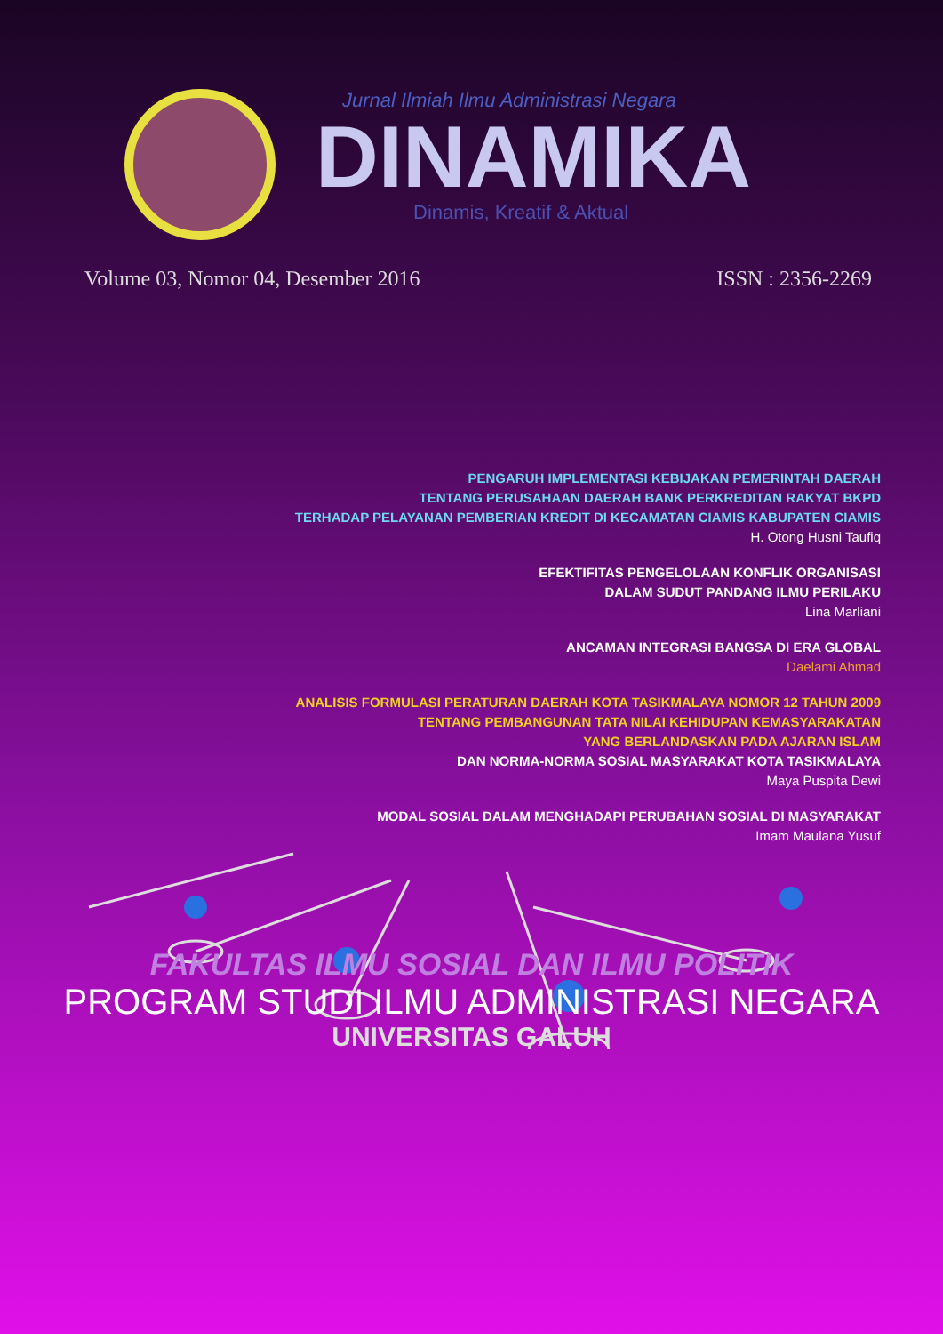Jurnal Ilmiah Ilmu Administrasi Negara
DINAMIKA
Dinamis, Kreatif & Aktual
Volume 03, Nomor 04, Desember 2016 ISSN : 2356-2269
PENGARUH IMPLEMENTASI KEBIJAKAN PEMERINTAH DAERAH
TENTANG PERUSAHAAN DAERAH BANK PERKREDITAN RAKYAT BKPD
TERHADAP PELAYANAN PEMBERIAN KREDIT DI KECAMATAN CIAMIS KABUPATEN CIAMIS
H. Otong Husni Taufiq
EFEKTIFITAS PENGELOLAAN KONFLIK ORGANISASI
DALAM SUDUT PANDANG ILMU PERILAKU
Lina Marliani
ANCAMAN INTEGRASI BANGSA DI ERA GLOBAL
Daelami Ahmad
ANALISIS FORMULASI PERATURAN DAERAH KOTA TASIKMALAYA NOMOR 12 TAHUN 2009
TENTANG PEMBANGUNAN TATA NILAI KEHIDUPAN KEMASYARAKATAN
YANG BERLANDASKAN PADA AJARAN ISLAM
DAN NORMA-NORMA SOSIAL MASYARAKAT KOTA TASIKMALAYA
Maya Puspita Dewi
MODAL SOSIAL DALAM MENGHADAPI PERUBAHAN SOSIAL DI MASYARAKAT
Imam Maulana Yusuf
FAKULTAS ILMU SOSIAL DAN ILMU POLITIK
PROGRAM STUDI ILMU ADMINISTRASI NEGARA
UNIVERSITAS GALUH